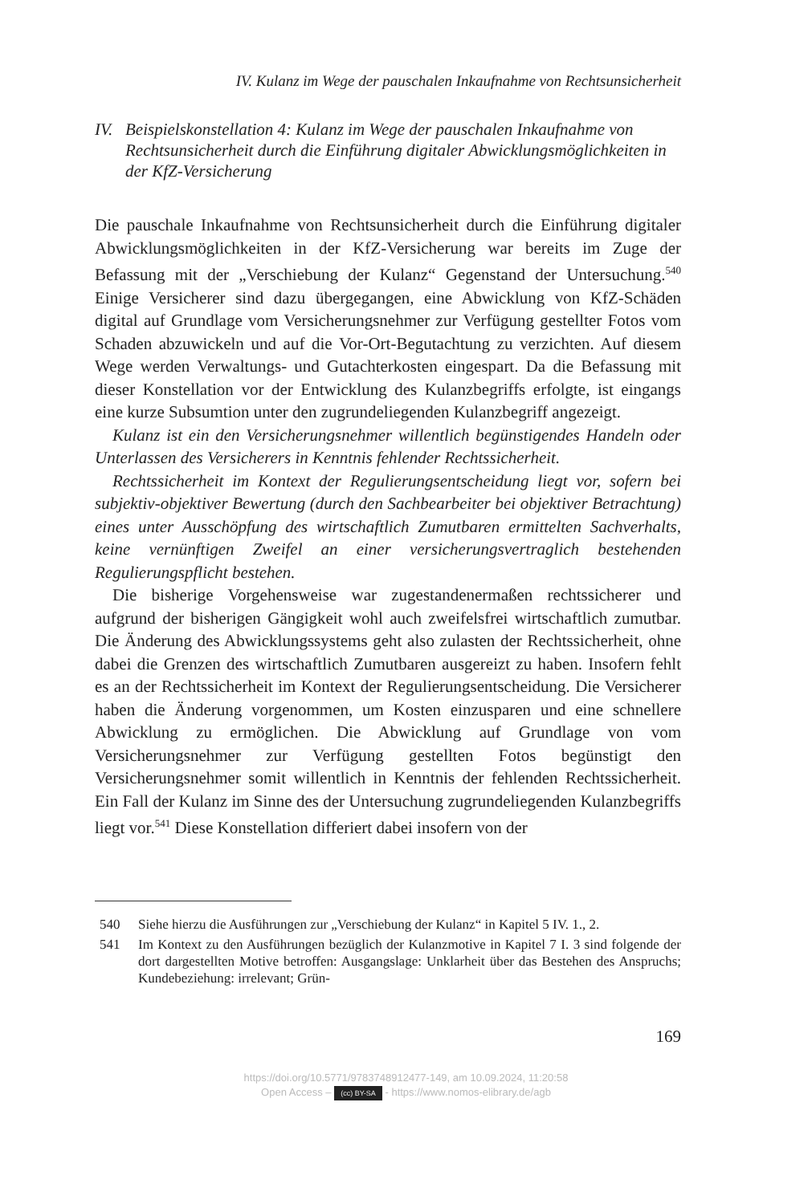IV. Kulanz im Wege der pauschalen Inkaufnahme von Rechtsunsicherheit
IV. Beispielskonstellation 4: Kulanz im Wege der pauschalen Inkaufnahme von Rechtsunsicherheit durch die Einführung digitaler Abwicklungsmöglichkeiten in der KfZ-Versicherung
Die pauschale Inkaufnahme von Rechtsunsicherheit durch die Einführung digitaler Abwicklungsmöglichkeiten in der KfZ-Versicherung war bereits im Zuge der Befassung mit der „Verschiebung der Kulanz“ Gegenstand der Untersuchung.<sup>540</sup> Einige Versicherer sind dazu übergegangen, eine Abwicklung von KfZ-Schäden digital auf Grundlage vom Versicherungsnehmer zur Verfügung gestellter Fotos vom Schaden abzuwickeln und auf die Vor-Ort-Begutachtung zu verzichten. Auf diesem Wege werden Verwaltungs- und Gutachterkosten eingespart. Da die Befassung mit dieser Konstellation vor der Entwicklung des Kulanzbegriffs erfolgte, ist eingangs eine kurze Subsumtion unter den zugrundeliegenden Kulanzbegriff angezeigt.
Kulanz ist ein den Versicherungsnehmer willentlich begünstigendes Handeln oder Unterlassen des Versicherers in Kenntnis fehlender Rechtssicherheit.
Rechtssicherheit im Kontext der Regulierungsentscheidung liegt vor, sofern bei subjektiv-objektiver Bewertung (durch den Sachbearbeiter bei objektiver Betrachtung) eines unter Ausschöpfung des wirtschaftlich Zumutbaren ermittelten Sachverhalts, keine vernünftigen Zweifel an einer versicherungsvertraglich bestehenden Regulierungspflicht bestehen.
Die bisherige Vorgehensweise war zugestandenermaßen rechtssicherer und aufgrund der bisherigen Gängigkeit wohl auch zweifelsfrei wirtschaftlich zumutbar. Die Änderung des Abwicklungssystems geht also zulasten der Rechtssicherheit, ohne dabei die Grenzen des wirtschaftlich Zumutbaren ausgereizt zu haben. Insofern fehlt es an der Rechtssicherheit im Kontext der Regulierungsentscheidung. Die Versicherer haben die Änderung vorgenommen, um Kosten einzusparen und eine schnellere Abwicklung zu ermöglichen. Die Abwicklung auf Grundlage von vom Versicherungsnehmer zur Verfügung gestellten Fotos begünstigt den Versicherungsnehmer somit willentlich in Kenntnis der fehlenden Rechtssicherheit. Ein Fall der Kulanz im Sinne des der Untersuchung zugrundeliegenden Kulanzbegriffs liegt vor.<sup>541</sup> Diese Konstellation differiert dabei insofern von der
540 Siehe hierzu die Ausführungen zur „Verschiebung der Kulanz“ in Kapitel 5 IV. 1., 2.
541 Im Kontext zu den Ausführungen bezüglich der Kulanzmotive in Kapitel 7 I. 3 sind folgende der dort dargestellten Motive betroffen: Ausgangslage: Unklarheit über das Bestehen des Anspruchs; Kundebeziehung: irrelevant; Grün-
169
https://doi.org/10.5771/9783748912477-149, am 10.09.2024, 11:20:58
Open Access – (cc) BY-SA - https://www.nomos-elibrary.de/agb